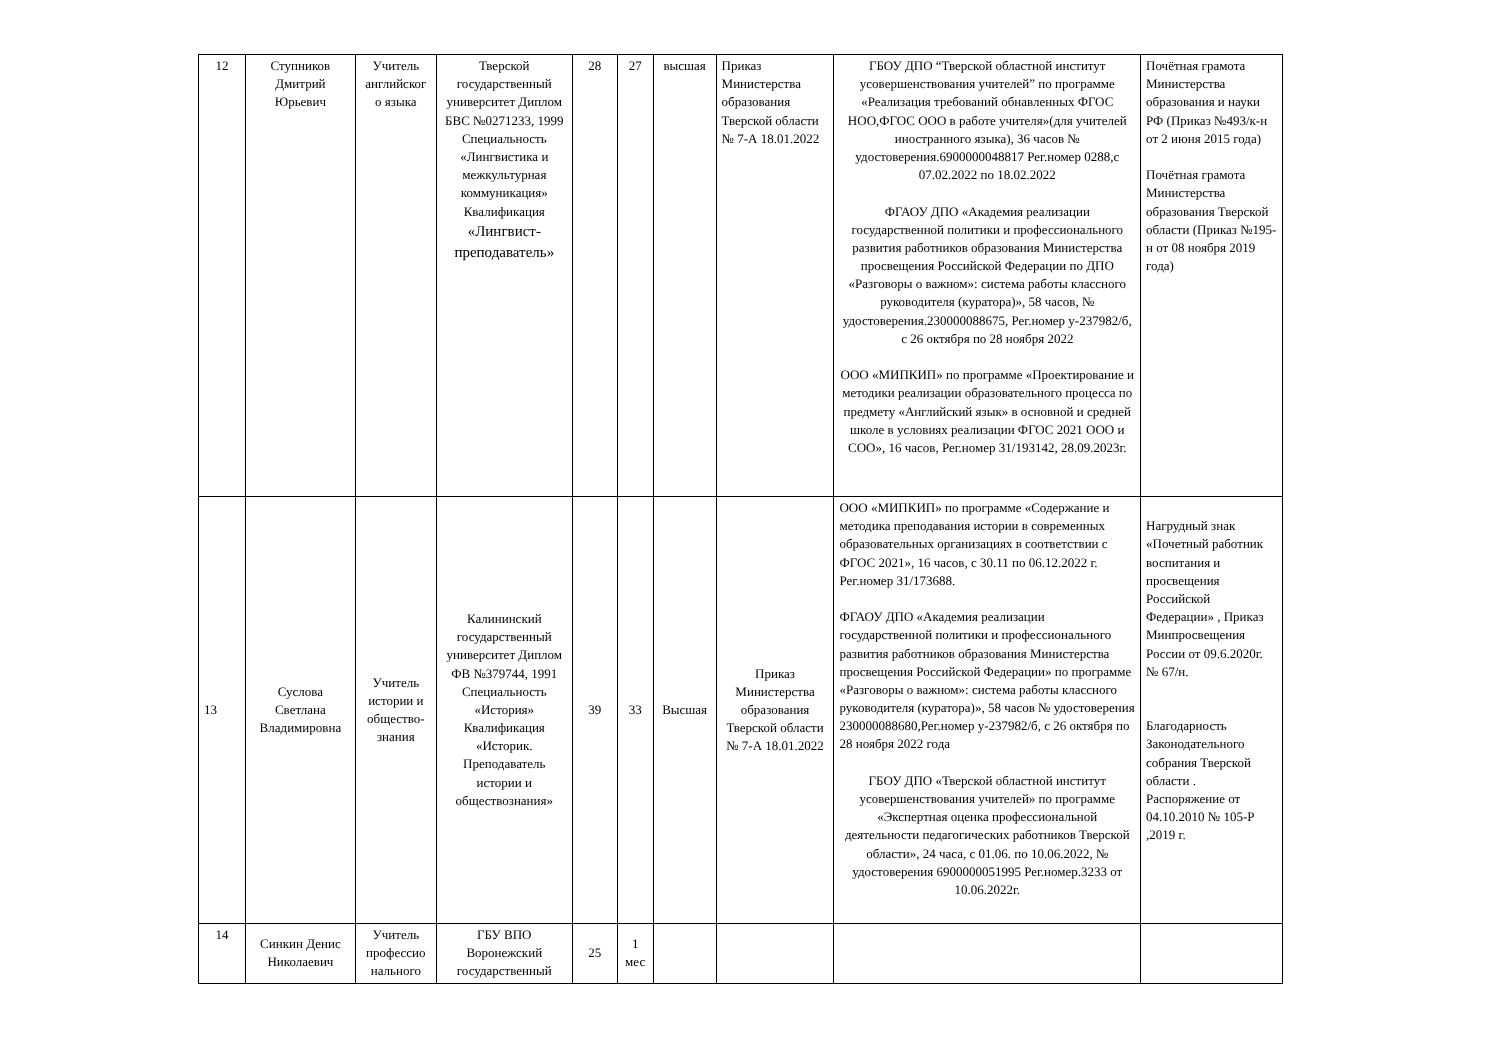| 12 | Ступников Дмитрий Юрьевич | Учитель английског о языка | Тверской государственный университет Диплом БВС №0271233, 1999 Специальность «Лингвистика и межкультурная коммуникация» Квалификация «Лингвист-преподаватель» | 28 | 27 | высшая | Приказ Министерства образования Тверской области № 7-А 18.01.2022 | ГБОУ ДПО “Тверской областной институт усовершенствования учителей” по программе «Реализация требований обнавленных ФГОС НОО,ФГОС ООО в работе учителя»(для учителей иностранного языка), 36 часов № удостоверения.6900000048817 Рег.номер 0288,с 07.02.2022 по 18.02.2022 ФГАОУ ДПО «Академия реализации государственной политики и профессионального развития работников образования Министерства просвещения Российской Федерации по ДПО «Разговоры о важном»: система работы классного руководителя (куратора)», 58 часов, № удостоверения.230000088675, Рег.номер у-237982/б, с 26 октября по 28 ноября 2022 ООО «МИПКИП» по программе «Проектирование и методики реализации образовательного процесса по предмету «Английский язык» в основной и средней школе в условиях реализации ФГОС 2021 ООО и СОО», 16 часов, Рег.номер 31/193142, 28.09.2023г. | Почётная грамота Министерства образования и науки РФ (Приказ №493/к-н от 2 июня 2015 года) Почётная грамота Министерства образования Тверской области (Приказ №195-н от 08 ноября 2019 года) |
| 13 | Суслова Светлана Владимировна | Учитель истории и общество-знания | Калининский государственный университет Диплом ФВ №379744, 1991 Специальность «История» Квалификация «Историк. Преподаватель истории и обществознания» | 39 | 33 | Высшая | Приказ Министерства образования Тверской области № 7-А 18.01.2022 | ООО «МИПКИП» по программе «Содержание и методика преподавания истории в современных образовательных организациях в соответствии с ФГОС 2021», 16 часов, с 30.11 по 06.12.2022 г. Рег.номер 31/173688. ФГАОУ ДПО «Академия реализации государственной политики и профессионального развития работников образования Министерства просвещения Российской Федерации» по программе «Разговоры о важном»: система работы классного руководителя (куратора)», 58 часов № удостоверения 230000088680,Рег.номер у-237982/б, с 26 октября по 28 ноября 2022 года ГБОУ ДПО «Тверской областной институт усовершенствования учителей» по программе «Экспертная оценка профессиональной деятельности педагогических работников Тверской области», 24 часа, с 01.06. по 10.06.2022, № удостоверения 6900000051995 Рег.номер.3233 от 10.06.2022г. | Нагрудный знак «Почетный работник воспитания и просвещения Российской Федерации» , Приказ Минпросвещения России от 09.6.2020г. № 67/н. Благодарность Законодательного собрания Тверской области . Распоряжение от 04.10.2010 № 105-Р ,2019 г. |
| 14 | Синкин Денис Николаевич | Учитель профессио нального | ГБУ ВПО Воронежский государственный | 25 | 1 мес | | | | |